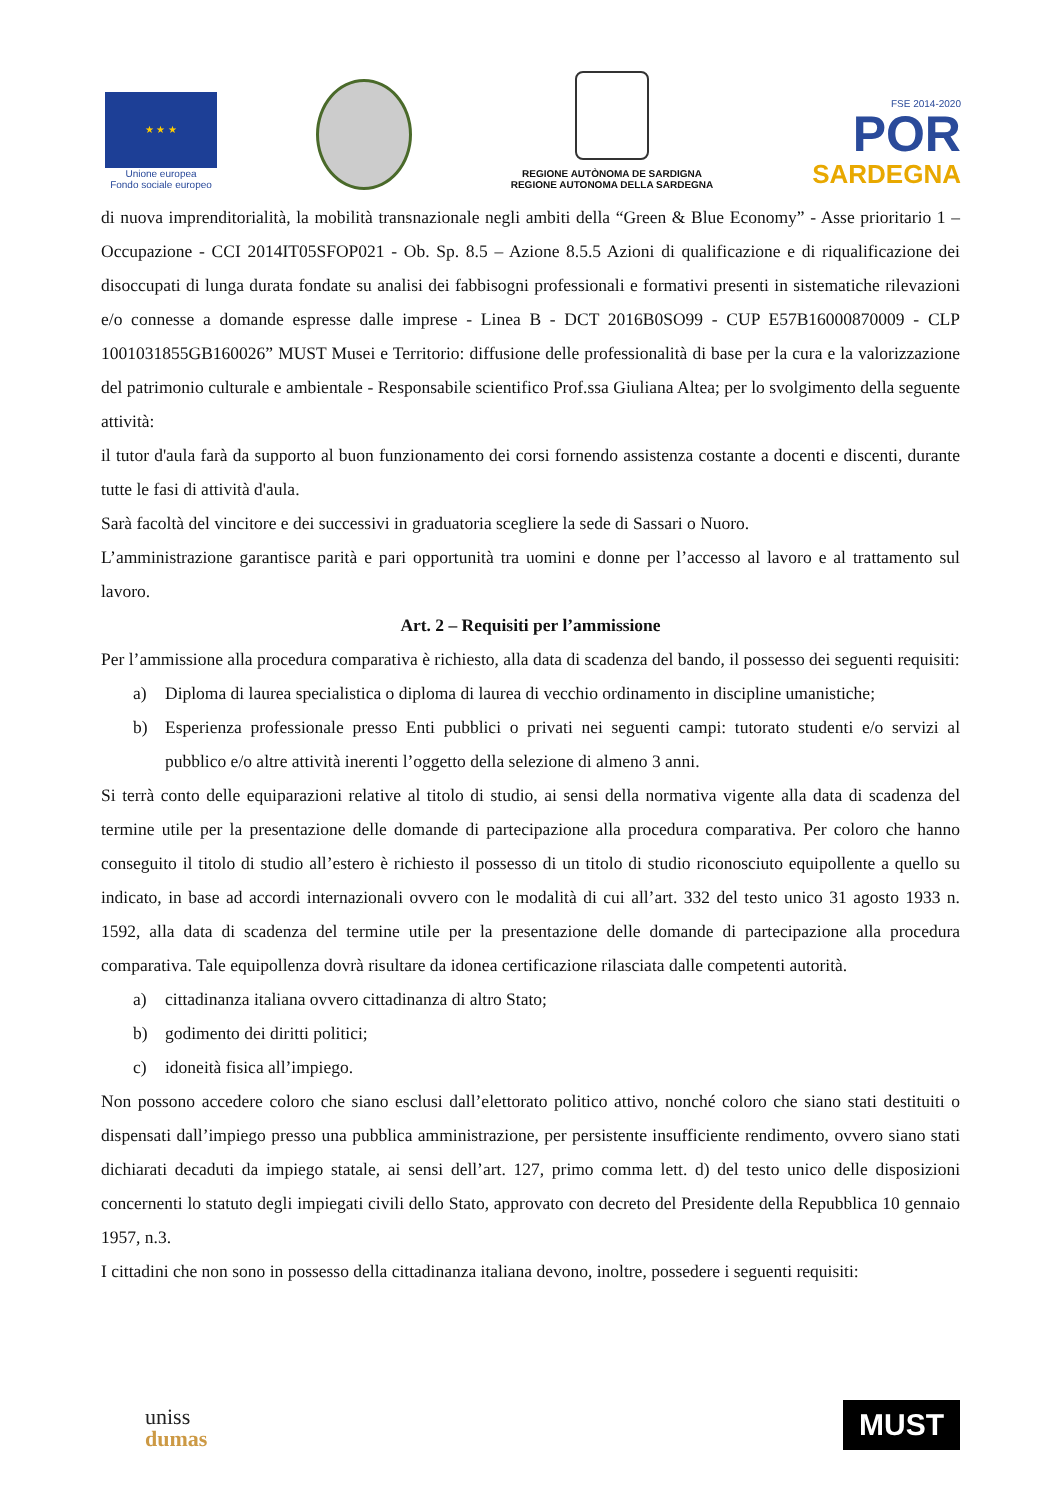★ ★ ★
Unione europea
Fondo sociale europeo
REGIONE AUTÒNOMA DE SARDIGNA
REGIONE AUTONOMA DELLA SARDEGNA
FSE 2014-2020
POR
SARDEGNA
di nuova imprenditorialità, la mobilità transnazionale negli ambiti della “Green & Blue Economy” - Asse prioritario 1 – Occupazione - CCI 2014IT05SFOP021 - Ob. Sp. 8.5 – Azione 8.5.5 Azioni di qualificazione e di riqualificazione dei disoccupati di lunga durata fondate su analisi dei fabbisogni professionali e formativi presenti in sistematiche rilevazioni e/o connesse a domande espresse dalle imprese - Linea B - DCT 2016B0SO99 - CUP E57B16000870009 - CLP 1001031855GB160026” MUST Musei e Territorio: diffusione delle professionalità di base per la cura e la valorizzazione del patrimonio culturale e ambientale - Responsabile scientifico Prof.ssa Giuliana Altea; per lo svolgimento della seguente attività:
il tutor d'aula farà da supporto al buon funzionamento dei corsi fornendo assistenza costante a docenti e discenti, durante tutte le fasi di attività d'aula.
Sarà facoltà del vincitore e dei successivi in graduatoria scegliere la sede di Sassari o Nuoro.
L’amministrazione garantisce parità e pari opportunità tra uomini e donne per l’accesso al lavoro e al trattamento sul lavoro.
Art. 2 – Requisiti per l’ammissione
Per l’ammissione alla procedura comparativa è richiesto, alla data di scadenza del bando, il possesso dei seguenti requisiti:
a) Diploma di laurea specialistica o diploma di laurea di vecchio ordinamento in discipline umanistiche;
b) Esperienza professionale presso Enti pubblici o privati nei seguenti campi: tutorato studenti e/o servizi al pubblico e/o altre attività inerenti l’oggetto della selezione di almeno 3 anni.
Si terrà conto delle equiparazioni relative al titolo di studio, ai sensi della normativa vigente alla data di scadenza del termine utile per la presentazione delle domande di partecipazione alla procedura comparativa. Per coloro che hanno conseguito il titolo di studio all’estero è richiesto il possesso di un titolo di studio riconosciuto equipollente a quello su indicato, in base ad accordi internazionali ovvero con le modalità di cui all’art. 332 del testo unico 31 agosto 1933 n. 1592, alla data di scadenza del termine utile per la presentazione delle domande di partecipazione alla procedura comparativa. Tale equipollenza dovrà risultare da idonea certificazione rilasciata dalle competenti autorità.
a) cittadinanza italiana ovvero cittadinanza di altro Stato;
b) godimento dei diritti politici;
c) idoneità fisica all’impiego.
Non possono accedere coloro che siano esclusi dall’elettorato politico attivo, nonché coloro che siano stati destituiti o dispensati dall’impiego presso una pubblica amministrazione, per persistente insufficiente rendimento, ovvero siano stati dichiarati decaduti da impiego statale, ai sensi dell’art. 127, primo comma lett. d) del testo unico delle disposizioni concernenti lo statuto degli impiegati civili dello Stato, approvato con decreto del Presidente della Repubblica 10 gennaio 1957, n.3.
I cittadini che non sono in possesso della cittadinanza italiana devono, inoltre, possedere i seguenti requisiti:
uniss
dumas
MUST